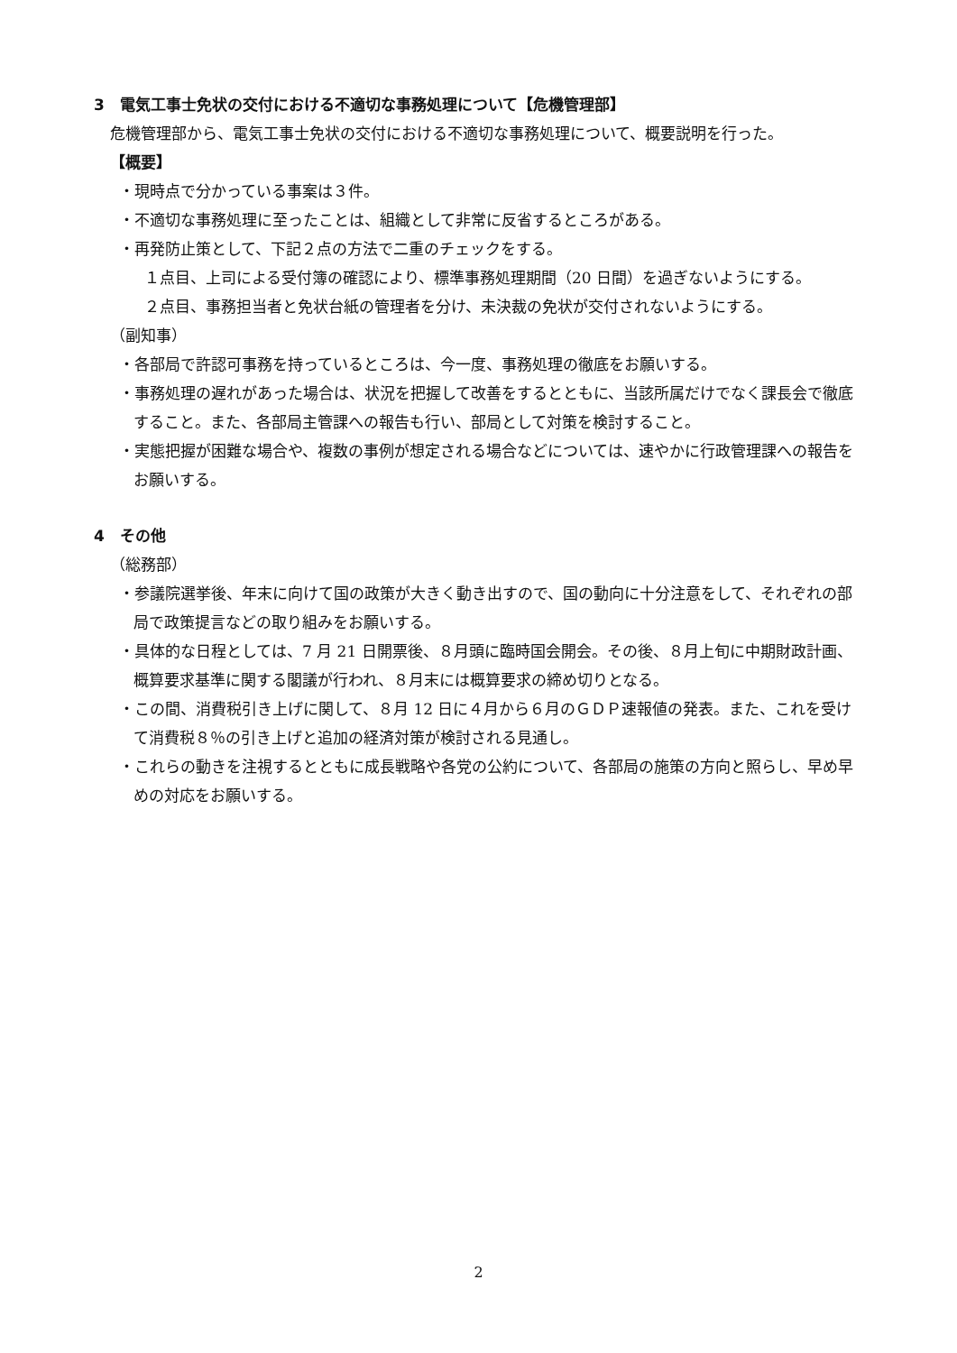3　電気工事士免状の交付における不適切な事務処理について【危機管理部】
危機管理部から、電気工事士免状の交付における不適切な事務処理について、概要説明を行った。
【概要】
・現時点で分かっている事案は３件。
・不適切な事務処理に至ったことは、組織として非常に反省するところがある。
・再発防止策として、下記２点の方法で二重のチェックをする。
１点目、上司による受付簿の確認により、標準事務処理期間（20 日間）を過ぎないようにする。
２点目、事務担当者と免状台紙の管理者を分け、未決裁の免状が交付されないようにする。
（副知事）
・各部局で許認可事務を持っているところは、今一度、事務処理の徹底をお願いする。
・事務処理の遅れがあった場合は、状況を把握して改善をするとともに、当該所属だけでなく課長会で徹底すること。また、各部局主管課への報告も行い、部局として対策を検討すること。
・実態把握が困難な場合や、複数の事例が想定される場合などについては、速やかに行政管理課への報告をお願いする。
4　その他
（総務部）
・参議院選挙後、年末に向けて国の政策が大きく動き出すので、国の動向に十分注意をして、それぞれの部局で政策提言などの取り組みをお願いする。
・具体的な日程としては、7 月 21 日開票後、８月頭に臨時国会開会。その後、８月上旬に中期財政計画、概算要求基準に関する閣議が行われ、８月末には概算要求の締め切りとなる。
・この間、消費税引き上げに関して、８月 12 日に４月から６月のＧＤＰ速報値の発表。また、これを受けて消費税８％の引き上げと追加の経済対策が検討される見通し。
・これらの動きを注視するとともに成長戦略や各党の公約について、各部局の施策の方向と照らし、早め早めの対応をお願いする。
2